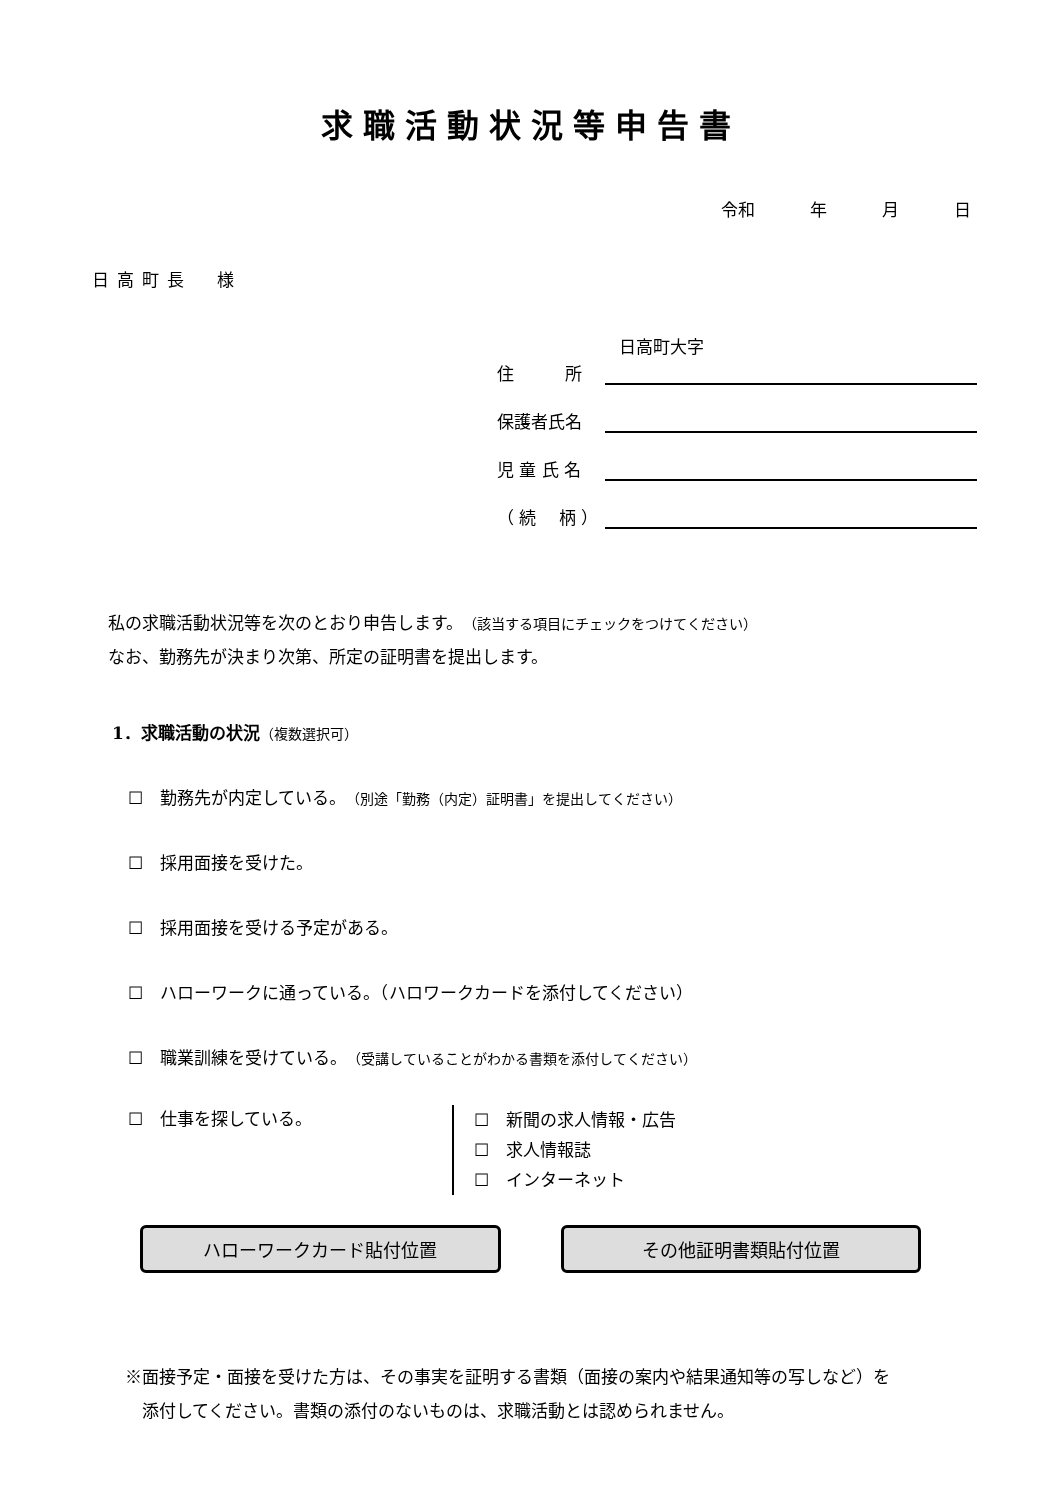求職活動状況等申告書
令和 年 月 日
日高町長　様
日高町大字
住　　　所
保護者氏名
児 童 氏 名
（ 続　 柄 ）
私の求職活動状況等を次のとおり申告します。（該当する項目にチェックをつけてください）
なお、勤務先が決まり次第、所定の証明書を提出します。
1．求職活動の状況（複数選択可）
☐　勤務先が内定している。（別途「勤務（内定）証明書」を提出してください）
☐　採用面接を受けた。
☐　採用面接を受ける予定がある。
☐　ハローワークに通っている。（ハロワークカードを添付してください）
☐　職業訓練を受けている。（受講していることがわかる書類を添付してください）
☐　仕事を探している。
☐　新聞の求人情報・広告
☐　求人情報誌
☐　インターネット
ハローワークカード貼付位置 その他証明書類貼付位置
※面接予定・面接を受けた方は、その事実を証明する書類（面接の案内や結果通知等の写しなど）を
　添付してください。書類の添付のないものは、求職活動とは認められません。